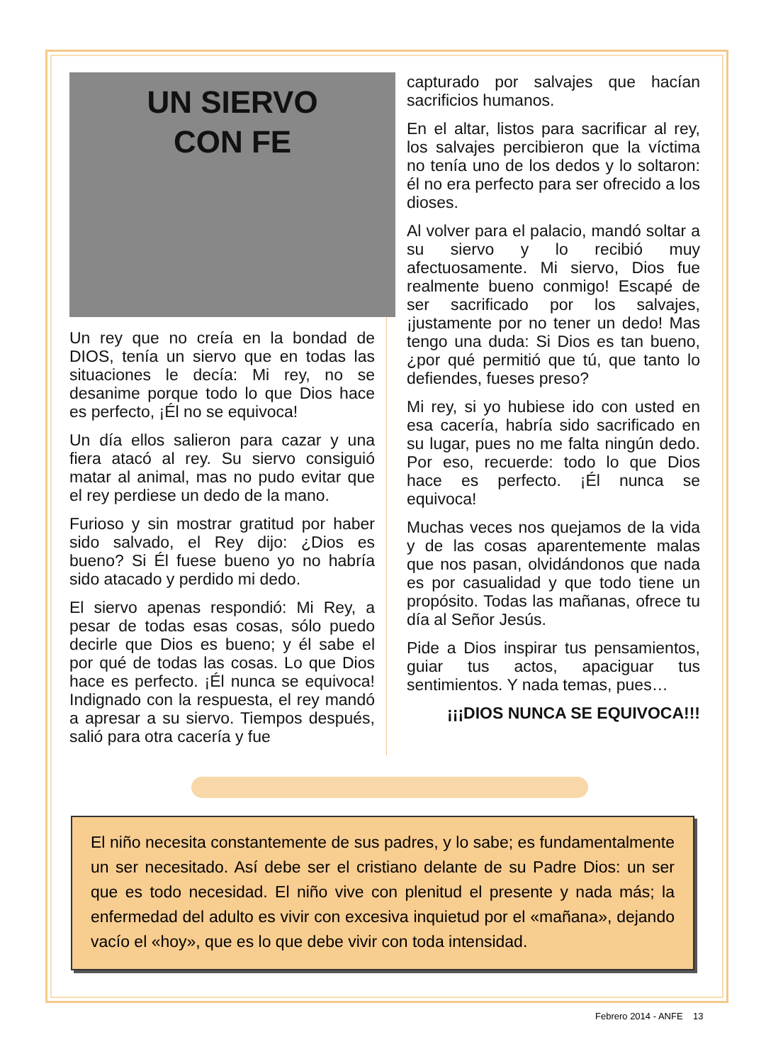UN SIERVO
CON FE
Un rey que no creía en la bondad de DIOS, tenía un siervo que en todas las situaciones le decía: Mi rey, no se desanime porque todo lo que Dios hace es perfecto, ¡Él no se equivoca!
Un día ellos salieron para cazar y una fiera atacó al rey. Su siervo consiguió matar al animal, mas no pudo evitar que el rey perdiese un dedo de la mano.
Furioso y sin mostrar gratitud por haber sido salvado, el Rey dijo: ¿Dios es bueno? Si Él fuese bueno yo no habría sido atacado y perdido mi dedo.
El siervo apenas respondió: Mi Rey, a pesar de todas esas cosas, sólo puedo decirle que Dios es bueno; y él sabe el por qué de todas las cosas. Lo que Dios hace es perfecto. ¡Él nunca se equivoca! Indignado con la respuesta, el rey mandó a apresar a su siervo. Tiempos después, salió para otra cacería y fue
capturado por salvajes que hacían sacrificios humanos.
En el altar, listos para sacrificar al rey, los salvajes percibieron que la víctima no tenía uno de los dedos y lo soltaron: él no era perfecto para ser ofrecido a los dioses.
Al volver para el palacio, mandó soltar a su siervo y lo recibió muy afectuosamente. Mi siervo, Dios fue realmente bueno conmigo! Escapé de ser sacrificado por los salvajes, ¡justamente por no tener un dedo! Mas tengo una duda: Si Dios es tan bueno, ¿por qué permitió que tú, que tanto lo defiendes, fueses preso?
Mi rey, si yo hubiese ido con usted en esa cacería, habría sido sacrificado en su lugar, pues no me falta ningún dedo. Por eso, recuerde: todo lo que Dios hace es perfecto. ¡Él nunca se equivoca!
Muchas veces nos quejamos de la vida y de las cosas aparentemente malas que nos pasan, olvidándonos que nada es por casualidad y que todo tiene un propósito. Todas las mañanas, ofrece tu día al Señor Jesús.
Pide a Dios inspirar tus pensamientos, guiar tus actos, apaciguar tus sentimientos. Y nada temas, pues…
¡¡¡DIOS NUNCA SE EQUIVOCA!!!
El niño necesita constantemente de sus padres, y lo sabe; es fundamentalmente un ser necesitado. Así debe ser el cristiano delante de su Padre Dios: un ser que es todo necesidad. El niño vive con plenitud el presente y nada más; la enfermedad del adulto es vivir con excesiva inquietud por el «mañana», dejando vacío el «hoy», que es lo que debe vivir con toda intensidad.
Febrero 2014 - ANFE 13